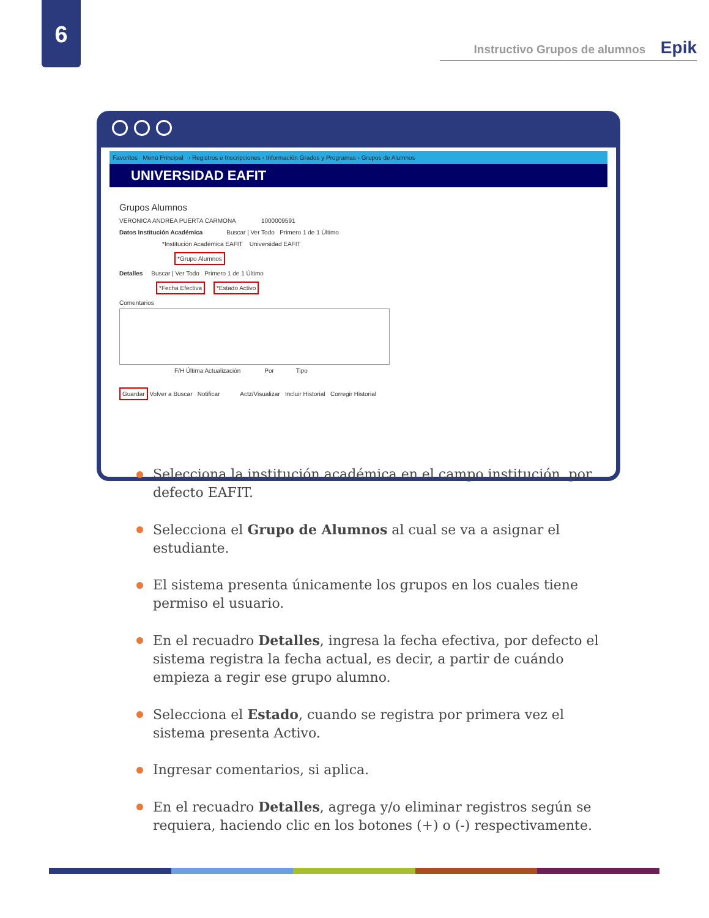6
Instructivo Grupos de alumnos Epik
Favoritos Menú Principal › Registros e Inscripciones › Información Grados y Programas › Grupos de Alumnos
UNIVERSIDAD EAFIT
Grupos Alumnos
VERONICA ANDREA PUERTA CARMONA 1000009591
Datos Institución Académica Buscar | Ver Todo Primero 1 de 1 Último
*Institución Académica EAFIT Universidad EAFIT
*Grupo Alumnos
Detalles Buscar | Ver Todo Primero 1 de 1 Último
*Fecha Efectiva *Estado Activo
Comentarios
F/H Última Actualización Por Tipo
Guardar Volver a Buscar Notificar Actz/Visualizar Incluir Historial Corregir Historial
Selecciona la institución académica en el campo institución, por defecto EAFIT.
Selecciona el Grupo de Alumnos al cual se va a asignar el estudiante.
El sistema presenta únicamente los grupos en los cuales tiene permiso el usuario.
En el recuadro Detalles, ingresa la fecha efectiva, por defecto el sistema registra la fecha actual, es decir, a partir de cuándo empieza a regir ese grupo alumno.
Selecciona el Estado, cuando se registra por primera vez el sistema presenta Activo.
Ingresar comentarios, si aplica.
En el recuadro Detalles, agrega y/o eliminar registros según se requiera, haciendo clic en los botones (+) o (-) respectivamente.